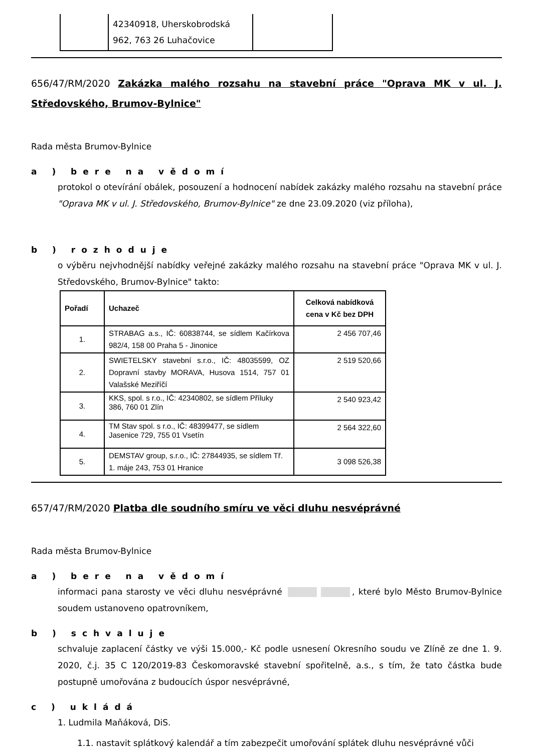| | 42340918, Uherskobrodská 962, 763 26 Luhačovice | |
656/47/RM/2020 Zakázka malého rozsahu na stavební práce "Oprava MK v ul. J. Středovského, Brumov-Bylnice"
Rada města Brumov-Bylnice
a ) bere na vědomí
protokol o otevírání obálek, posouzení a hodnocení nabídek zakázky malého rozsahu na stavební práce "Oprava MK v ul. J. Středovského, Brumov-Bylnice" ze dne 23.09.2020 (viz příloha),
b ) rozhoduje
o výběru nejvhodnější nabídky veřejné zakázky malého rozsahu na stavební práce "Oprava MK v ul. J. Středovského, Brumov-Bylnice" takto:
| Pořadí | Uchazeč | Celková nabídková cena v Kč bez DPH |
| --- | --- | --- |
| 1. | STRABAG a.s., IČ: 60838744, se sídlem Kačírkova 982/4, 158 00 Praha 5 - Jinonice | 2 456 707,46 |
| 2. | SWIETELSKY stavební s.r.o., IČ: 48035599, OZ Dopravní stavby MORAVA, Husova 1514, 757 01 Valašské Meziříčí | 2 519 520,66 |
| 3. | KKS, spol. s r.o., IČ: 42340802, se sídlem Příluky 386, 760 01 Zlín | 2 540 923,42 |
| 4. | TM Stav spol. s r.o., IČ: 48399477, se sídlem Jasenice 729, 755 01 Vsetín | 2 564 322,60 |
| 5. | DEMSTAV group, s.r.o., IČ: 27844935, se sídlem Tř. 1. máje 243, 753 01 Hranice | 3 098 526,38 |
657/47/RM/2020 Platba dle soudního smíru ve věci dluhu nesvéprávné
Rada města Brumov-Bylnice
a ) bere na vědomí
informaci pana starosty ve věci dluhu nesvéprávné , které bylo Město Brumov-Bylnice soudem ustanoveno opatrovníkem,
b ) schvaluje
schvaluje zaplacení částky ve výši 15.000,- Kč podle usnesení Okresního soudu ve Zlíně ze dne 1. 9. 2020, č.j. 35 C 120/2019-83 Českomoravské stavební spořitelně, a.s., s tím, že tato částka bude postupně umořována z budoucích úspor nesvéprávné,
c ) ukládá
1. Ludmila Maňáková, DiS.
1.1. nastavit splátkový kalendář a tím zabezpečit umořování splátek dluhu nesvéprávné vůči